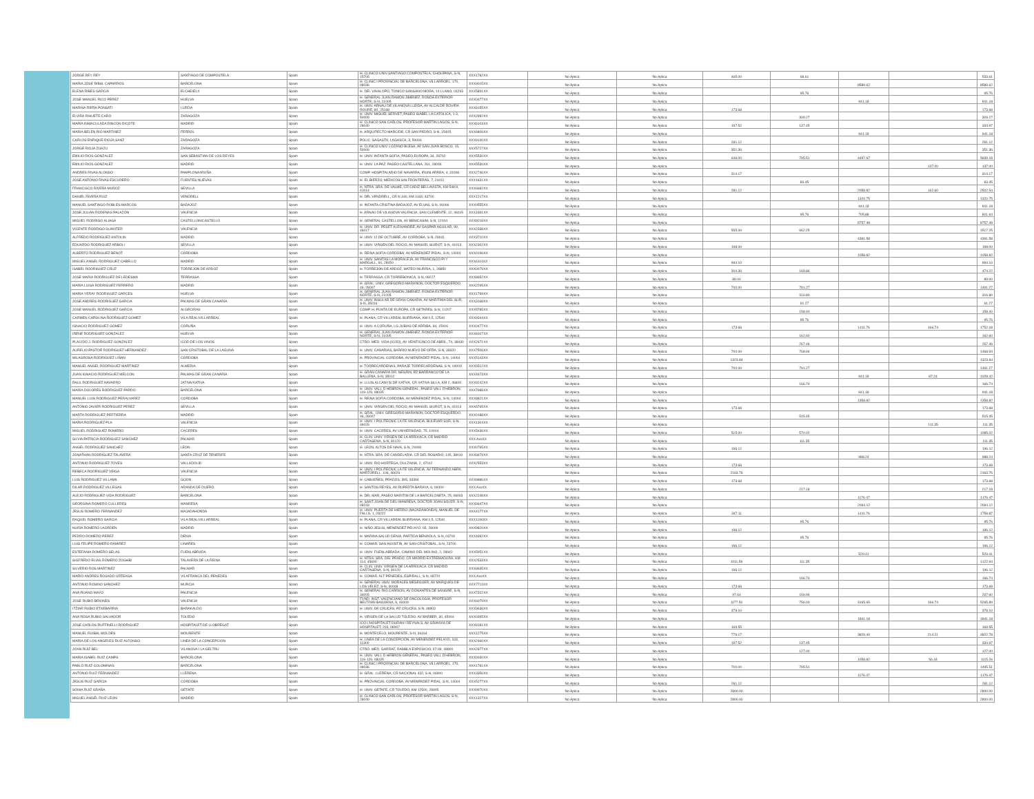| JORGE REY REY | SANTIAGO DE COMPOSTELA | Spain | H. CLINICO UNIV.SANTIAGO COMPOSTELA, CHOUPANA, S-N, 15706 | XXX1782XX | No Aplica | No Aplica | 465.00 | 68.61 | | | 533.61 |
| MARIA JOSE RIBAL CAPARROS | BARCELONA | Spain | H. CLINIC I PROVINCIAL DE BARCELONA, VILLARROEL, 170, 08036 | XXX9015XX | No Aplica | No Aplica | | | 8589.62 | | 8589.62 |
| ELENA RIBES GARCIA | ELCHE/ELX | Spain | H. DEL VINALOPO, TONICO SANSANO MORA, 14 LLANO, 03293 | XXX5891XX | No Aplica | No Aplica | | 95.76 | | | 95.76 |
| JOSE MANUEL RICO PEREZ | HUELVA | Spain | H. GENERAL JUAN RAMON JIMENEZ, RONDA EXTERIOR NORTE, S-N, 21005 | XXX0477XX | No Aplica | No Aplica | | | 941.18 | | 941.18 |
| MARINA RIERA PONSATI | LLEIDA | Spain | H. UNIV. ARNAU DE VILANOVA LLEIDA, AV ALCALDE ROVIRA ROURE, 80, 25198 | XXX8155XX | No Aplica | No Aplica | 173.68 | | | | 173.68 |
| ELVIRA RIHUETE CARO | ZARAGOZA | Spain | H. UNIV. MIGUEL SERVET, PASEO ISABEL LA CATOLICA, 1-3, 50009 | XXX2982XX | No Aplica | No Aplica | | 309.27 | | | 309.27 |
| MARIA INMACULADA RINCON RICOTE | MADRID | Spain | H. CLINICO SAN CARLOS, PROFESOR MARTIN LAGOS, S-N, 28040 | XXX6103XX | No Aplica | No Aplica | 197.52 | 137.45 | | | 334.97 |
| MARIA BELEN RIO MARTINEZ | FERROL | Spain | H. ARQUITECTO MARCIDE, CR SAN PEDRO, S-N, 15405 | XXX6806XX | No Aplica | No Aplica | | | 941.18 | | 941.18 |
| CARLOS ENRIQUE RIOJA SANZ | ZARAGOZA | Spain | POLIC. SAGASTA, LAGASCA, 3, 50006 | XXX9140XX | No Aplica | No Aplica | 281.12 | | | | 281.12 |
| JORGE RIOJA ZUAZU | ZARAGOZA | Spain | H. CLINICO UNIV. LOZANO BLESA, AV SAN JUAN BOSCO, 15, 50009 | XXX5727XX | No Aplica | No Aplica | 351.36 | | | | 351.36 |
| EMILIO RIOS GONZALEZ | SAN SEBASTIAN DE LOS REYES | Spain | H. UNIV. INFANTA SOFIA, PASEO EUROPA, 34, 28702 | XXX5530XX | No Aplica | No Aplica | 646.00 | 795.51 | 4497.67 | | 5939.18 |
| EMILIO RIOS GONZALEZ | MADRID | Spain | H. UNIV. LA PAZ, PASEO CASTELLANA, 261, 28046 | XXX5530XX | No Aplica | No Aplica | | | | 137.00 | 137.00 |
| ANDRES RIVAS ALONSO | PAMPLONA/IRUÑA | Spain | COMP. HOSPITALARIO DE NAVARRA, IRUNLARREA, 4, 31008 | XXX2746XX | No Aplica | No Aplica | 314.17 | | | | 314.17 |
| JOSE ANTONIO RIVAS ESCUDERO | FUENTES NUEVAS | Spain | H. EL BIERZO, MEDICOS SIN FRONTERAS, 7, 24411 | XXX1631XX | No Aplica | No Aplica | | 83.45 | | | 83.45 |
| FRANCISCO RIVERA MUÑOZ | SEVILLA | Spain | H. NTRA. SRA. DE VALME, CR CADIZ BELLAVISTA, KM 548,9, 41014 | XXX6682XX | No Aplica | No Aplica | 281.12 | | 2058.82 | 162.60 | 2502.54 |
| DANIEL RIVERA RUIZ | VENDRELL | Spain | H. DEL VENDRELL, CR N 340, KM 1183, 43700 | XXX1217XX | No Aplica | No Aplica | | | 1320.75 | | 1320.75 |
| MANUEL SANTIAGO ROBLES MARCOS | BADAJOZ | Spain | H. INFANTA CRISTINA BADAJOZ, AV ELVAS, S-N, 06006 | XXX0555XX | No Aplica | No Aplica | | | 941.18 | | 941.18 |
| JOSE JULIAN RODENAS PALAZON | VALENCIA | Spain | H. ARNAU DE VILANOVA VALENCIA, SAN CLEMENTE, 12, 46015 | XXX1691XX | No Aplica | No Aplica | | 95.76 | 705.88 | | 801.64 |
| MIGUEL RODRIGO ALIAGA | CASTELLON/CASTELLO | Spain | H. GENERAL CASTELLON, AV BENICASIM, S-N, 12004 | XXX9218XX | No Aplica | No Aplica | | | 8757.48 | | 8757.48 |
| VICENTE RODRIGO GUANTER | VALENCIA | Spain | H. UNIV. DR. PESET ALEIXANDRE, AV GASPAR AGUILAR, 90, 46017 | XXX2338XX | No Aplica | No Aplica | 555.00 | 962.25 | | | 1517.25 |
| ALFREDO RODRIGUEZ ANTOLIN | MADRID | Spain | H. UNIV 12 DE OCTUBRE, AV CORDOBA, S-N, 28041 | XXX3710XX | No Aplica | No Aplica | | | 4391.58 | | 4391.58 |
| EDUARDO RODRIGUEZ ARBOLI | SEVILLA | Spain | H. UNIV. VIRGEN DEL ROCIO, AV MANUEL SIUROT, S-N, 41013 | XXX2302XX | No Aplica | No Aplica | 198.00 | | | | 198.00 |
| ALBERTO RODRIGUEZ BENOT | CORDOBA | Spain | H. REINA SOFIA CORDOBA, AV MENENDEZ PIDAL, S-N, 14004 | XXX0196XX | No Aplica | No Aplica | | | 1058.82 | | 1058.82 |
| MIGUEL ANGEL RODRIGUEZ CABELLO | MADRID | Spain | H. UNIV. SANITAS LA MORALEJA, AV FRANCISCO PI Y MARGALL, 81, 28050 | XXX6114XX | No Aplica | No Aplica | 994.10 | | | | 994.10 |
| ISABEL RODRIGUEZ CRUZ | TORREJON DE ARDOZ | Spain | H. TORREJON DE ARDOZ, MATEO INURRIA, 1, 28850 | XXX0079XX | No Aplica | No Aplica | 304.36 | 169.86 | | | 474.22 |
| JOSE MARIA RODRIGUEZ DE LEDESMA | TERRASSA | Spain | H. TERRASSA, CR TORREBONICA, S-N, 08227 | XXX8652XX | No Aplica | No Aplica | 89.00 | | | | 89.00 |
| MARIA LUISA RODRIGUEZ FERRERO | MADRID | Spain | H. GRAL. UNIV. GREGORIO MARAÑON, DOCTOR ESQUERDO, 46, 28007 | XXX2295XX | No Aplica | No Aplica | 700.00 | 791.27 | | | 1491.27 |
| MARIA YERAY RODRIGUEZ GARCES | HUELVA | Spain | H. GENERAL JUAN RAMON JIMENEZ, RONDA EXTERIOR NORTE, S-N, 21005 | XXX1799XX | No Aplica | No Aplica | | 316.80 | | | 316.80 |
| JOSE ANDRES RODRIGUEZ GARCIA | PALMAS DE GRAN CANARIA | Spain | H. UNIV. INSULAR DE GRAN CANARIA, AV MARITIMA DEL SUR, S-N, 35016 | XXX3168XX | No Aplica | No Aplica | | 91.27 | | | 91.27 |
| JOSE MANUEL RODRIGUEZ GARCIA | ALGECIRAS | Spain | COMP. H. PUNTA DE EUROPA, CR GETARES, S-N, 11207 | XXX5785XX | No Aplica | No Aplica | | 158.40 | | | 158.40 |
| CARMEN CAROLINA RODRIGUEZ GOMEZ | VILA REAL/VILLARREAL | Spain | H. PLANA, CR VILLAREAL BURRIANA, KM 0,5, 12540 | XXX9344XX | No Aplica | No Aplica | | 95.76 | | | 95.76 |
| IGNACIO RODRIGUEZ GOMEZ | CORUÑA | Spain | H. UNIV. A CORUÑA, LG JUBIAS DE ARRIBA, 84, 15006 | XXX0477XX | No Aplica | No Aplica | 173.68 | | 1411.76 | 166.74 | 1752.18 |
| IRENE RODRIGUEZ GONZALEZ | HUELVA | Spain | H. GENERAL JUAN RAMON JIMENEZ, RONDA EXTERIOR NORTE, S-N, 21005 | XXX8107XX | No Aplica | No Aplica | | 162.60 | | | 162.60 |
| PLACIDO J. RODRIGUEZ GONZALEZ | ICOD DE LOS VINOS | Spain | CTRO. MED. VIDA (ICOD), AV VEINTICINCO DE ABRIL, 74, 38430 | XXX2671XX | No Aplica | No Aplica | | 267.46 | | | 267.46 |
| AURELIO PASTOR RODRIGUEZ HERNANDEZ | SAN CRISTOBAL DE LA LAGUNA | Spain | H. UNIV. CANARIAS, BARRIO NUEVO DE OFRA, S-N, 38320 | XXX7506XX | No Aplica | No Aplica | 700.00 | 768.94 | | | 1468.94 |
| MILAGROSA RODRIGUEZ LIÑAN | CORDOBA | Spain | H. PROVINCIAL CORDOBA, AV MENENDEZ PIDAL, S-N, 14004 | XXX5143XX | No Aplica | No Aplica | 1323.84 | | | | 1323.84 |
| MANUEL ANGEL RODRIGUEZ MARTINEZ | ALMERIA | Spain | H. TORRECARDENAS, PARAJE TORRECARDENAS, S-N, 04009 | XXX6512XX | No Aplica | No Aplica | 700.00 | 791.27 | | | 1491.27 |
| JUAN IGNACIO RODRIGUEZ MELCON | PALMAS DE GRAN CANARIA | Spain | H. GRAN CANARIA DR. NEGRIN, PZ BARRANCO DE LA BALLENA, S-N, 35012 | XXX4673XX | No Aplica | No Aplica | | | 941.18 | 87.24 | 1028.42 |
| RAUL RODRIGUEZ NAVARRO | JATIVA/XATIVA | Spain | H. LLUIS ALCANYIS DE XATIVA, CR XATIVA SILLA, KM 2, 46800 | XXX9242XX | No Aplica | No Aplica | | 166.74 | | | 166.74 |
| MARIA DOLORES RODRIGUEZ PARDO | BARCELONA | Spain | H. UNIV. VALL D HEBRON-GENERAL, PASEO VALL D'HEBRON, 119-129, 08035 | XXX7988XX | No Aplica | No Aplica | | | 941.18 | | 941.18 |
| MANUEL LUIS RODRIGUEZ PERALVAREZ | CORDOBA | Spain | H. REINA SOFIA CORDOBA, AV MENENDEZ PIDAL, S-N, 14004 | XXX8821XX | No Aplica | No Aplica | | | 1358.82 | | 1358.82 |
| ANTONIO JAVIER RODRIGUEZ PEREZ | SEVILLA | Spain | H. UNIV. VIRGEN DEL ROCIO, AV MANUEL SIUROT, S-N, 41013 | XXX6765XX | No Aplica | No Aplica | 173.68 | | | | 173.68 |
| MARTA RODRIGUEZ PERTIERRA | MADRID | Spain | H. GRAL. UNIV. GREGORIO MARAÑON, DOCTOR ESQUERDO, 46, 28007 | XXX0188XX | No Aplica | No Aplica | | 515.45 | | | 515.45 |
| MARIA RODRIGUEZ PLA | VALENCIA | Spain | H. UNIV. I POLITECNIC LA FE VALENCIA, BULEVAR SUR, S-N, 46026 | XXX1304XX | No Aplica | No Aplica | | | | 111.35 | 111.35 |
| MIGUEL RODRIGUEZ ROMERO | CACERES | Spain | H. UNIV. CACERES, AV UNIVERSIDAD, 75, 10004 | XXX5436XX | No Aplica | No Aplica | 515.00 | 570.02 | | | 1085.02 |
| SILVIA PATRICIA RODRIGUEZ SANCHEZ | PALMAR | Spain | H. CLIN. UNIV. VIRGEN DE LA ARRIXACA, CR MADRID CARTAGENA, S-N, 30120 | XXX AxxXX | No Aplica | No Aplica | | 111.35 | | | 111.35 |
| ANGEL RODRIGUEZ SANCHEZ | LEON | Spain | H. LEON, ALTOS DE NAVA, S-N, 24008 | XXX0795XX | No Aplica | No Aplica | 196.12 | | | | 196.12 |
| JONATHAN RODRIGUEZ TALAVERA | SANTA CRUZ DE TENERIFE | Spain | H. NTRA. SRA. DE CANDELARIA, CR DEL ROSARIO, 145, 38010 | XXX6679XX | No Aplica | No Aplica | | | 988.24 | | 988.24 |
| ANTONIO RODRIGUEZ TOVES | VALLADOLID | Spain | H. UNIV. RIO HORTEGA, DULZAINA, 2, 47012 | XXX2553XX | No Aplica | No Aplica | 173.68 | | | | 173.68 |
| REBECA RODRIGUEZ VEIGA | VALENCIA | Spain | H. UNIV. I POLITECNIC LA FE VALENCIA, AV FERNANDO ABRIL MARTORELL, 106, 46026 | | No Aplica | No Aplica | 2163.76 | | | | 2163.76 |
| LUIS RODRIGUEZ VILLAMIL | GIJON | Spain | H. CABUEÑES, PRADOS, 395, 33394 | XXX9886XX | No Aplica | No Aplica | 173.68 | | | | 173.68 |
| DILAR RODRIGUEZ VILLEGAS | ARANDA DE DUERO | Spain | H. SANTOS REYES, AV RUPERTA BARAYA, 6, 09400 | XXX AxxXX | No Aplica | No Aplica | | 217.18 | | | 217.18 |
| ALEJO RODRIGUEZ-VIDA RODRIGUEZ | BARCELONA | Spain | H. DEL MAR, PASEO MARITIM DE LA BARCELONETA, 25, 08003 | XXX2248XX | No Aplica | No Aplica | | | 1176.47 | | 1176.47 |
| GEORGINA ROMERO CULLERES | MANRESA | Spain | H. SANT JOAN DE DEU MANRESA, DOCTOR JOAN SOLER, S-N, 08243 | XXX6647XX | No Aplica | No Aplica | | | 2094.12 | | 2094.12 |
| JESUS ROMERO FERNANDEZ | MAJADAHONDA | Spain | H. UNIV. PUERTA DE HIERRO (MAJADAHONDA), MANUEL DE FALLA, 1, 28222 | XXX4177XX | No Aplica | No Aplica | 347.11 | | 1411.76 | | 1758.87 |
| RAQUEL ROMERO GARCIA | VILA REAL/VILLARREAL | Spain | H. PLANA, CR VILLAREAL BURRIANA, KM 0,5, 12540 | XXX1190XX | No Aplica | No Aplica | | 95.76 | | | 95.76 |
| NURIA ROMERO LAORDEN | MADRID | Spain | H. NIÑO JESUS, MENENDEZ PELAYO, 65, 28009 | XXX9820XX | No Aplica | No Aplica | 196.12 | | | | 196.12 |
| PEDRO ROMERO PEREZ | DENIA | Spain | H. MARINA SALUD DENIA, PARTIDA BENIADLA, S-N, 03700 | XXX4692XX | No Aplica | No Aplica | | 95.76 | | | 95.76 |
| LUIS FELIPE ROMERO RAMIREZ | LINARES | Spain | H. COMAR. SAN AGUSTIN, AV SAN CRISTOBAL, S-N, 23700 | | No Aplica | No Aplica | 196.12 | | | | 196.12 |
| ESTEFANIA ROMERO SELAS | FUENLABRADA | Spain | H. UNIV. FUENLABRADA, CAMINO DEL MOLINO, 2, 28942 | XXX5951XX | No Aplica | No Aplica | | | 529.41 | | 529.41 |
| SIGFREDO ELIAS ROMERO ZOGHBI | TALAVERA DE LA REINA | Spain | H. NTRA. SRA. DEL PRADO, CR MADRID EXTREMADURA, KM 114, 45600 | XXX2533XX | No Aplica | No Aplica | 1011.59 | 111.35 | | | 1122.94 |
| SILVERIO ROS MARTINEZ | PALMAR | Spain | H. CLIN. UNIV. VIRGEN DE LA ARRIXACA, CR MADRID CARTAGENA, S-N, 30120 | XXX9635XX | No Aplica | No Aplica | 196.12 | | | | 196.12 |
| MARIO ANDRES ROSADO URTEAGA | VILAFRANCA DEL PENEDES | Spain | H. COMAR. ALT PENEDES, ESPIRALL, S-N, 08720 | XXX AxxXX | No Aplica | No Aplica | | 166.74 | | | 166.74 |
| ANTONIO ROSINO SANCHEZ | MURCIA | Spain | H. GENERAL UNIV. MORALES MESEGUER, AV MARQUES DE LOS VELEZ, S-N, 30008 | XXX7711XX | No Aplica | No Aplica | 173.68 | | | | 173.68 |
| ANA RUANO MAYO | PALENCIA | Spain | H. GENERAL RIO CARRION, AV DONANTES DE SANGRE, S-N, 34005 | XXX7322XX | No Aplica | No Aplica | 97.64 | 169.96 | | | 267.60 |
| JOSE RUBIO BRIONES | VALENCIA | Spain | FUND. INST. VALENCIANO DE ONCOLOGIA, PROFESOR BELTRAN BAGUENA, 8, 46009 | XXX6079XX | No Aplica | No Aplica | 1177.50 | 756.00 | 3165.65 | 166.74 | 5265.89 |
| ITZIAR RUBIO ETXEBARRIA | BARAKALDO | Spain | H. UNIV. DE CRUCES, PZ CRUCES, S-N, 48903 | XXX9636XX | No Aplica | No Aplica | 378.10 | | | | 378.10 |
| ANA ROSA RUBIO SALVADOR | TOLEDO | Spain | H. VIRGEN DE LA SALUD TOLEDO, AV BARBER, 30, 45004 | XXX0395XX | No Aplica | No Aplica | | | 1841.18 | | 1841.18 |
| JOSE CARLOS RUFFINELLI RODRIGUEZ | HOSPITALET DE LLOBREGAT | Spain | ICO L'HOSPITALET DURAN I REYNALS, AV GRANVIA DE HOSPITALET, 203, 08907 | XXX8181XX | No Aplica | No Aplica | 169.55 | | | | 169.55 |
| MANUEL RUIBAL MOLDES | MOURENTE | Spain | H. MONTECELO, MOURENTE, S-N, 36164 | XXX1275XX | No Aplica | No Aplica | 779.17 | | 3829.40 | 214.21 | 4822.78 |
| MARIA DE LOS ANGELES RUIZ ALFONSO | LINEA DE LA CONCEPCION | Spain | H. LINEA DE LA CONCEPCION, AV MENENDEZ PELAYO, 103, 11300 | XXX2460XX | No Aplica | No Aplica | 197.52 | 137.45 | | | 334.97 |
| JOAN RUIZ BEL | VILANOVA I LA GELTRU | Spain | CTRO. MED. GARRAF, RAMBLA EXPOSICIO, 97-99, 08800 | XXX2877XX | No Aplica | No Aplica | | 127.00 | | | 127.00 |
| MARIA ISABEL RUIZ CAMPS | BARCELONA | Spain | H. UNIV. VALL D HEBRON-GENERAL, PASEO VALL D'HEBRON, 119-129, 08035 | XXX0030XX | No Aplica | No Aplica | | | 1058.82 | 56.44 | 1115.26 |
| PABLO RUIZ COLOMINAS | BARCELONA | Spain | H. CLINIC I PROVINCIAL DE BARCELONA, VILLARROEL, 170, 08036 | XXX1781XX | No Aplica | No Aplica | 700.00 | 795.51 | | | 1495.51 |
| ANTONIO RUIZ FERNANDEZ | LLERENA | Spain | H. GRAL. LLERENA, CR NACIONAL 432, S-N, 06900 | XXX3356XX | No Aplica | No Aplica | | | 1176.47 | | 1176.47 |
| JESUS RUIZ GARCIA | CORDOBA | Spain | H. PROVINCIAL CORDOBA, AV MENENDEZ PIDAL, S-N, 14004 | XXX5277XX | No Aplica | No Aplica | 281.12 | | | | 281.12 |
| SONIA RUIZ GRAÑA | GETAFE | Spain | H. UNIV. GETAFE, CR TOLEDO, KM 12500, 28905 | XXX9970XX | No Aplica | No Aplica | 2800.00 | | | | 2800.00 |
| MIGUEL ANGEL RUIZ LEON | MADRID | Spain | H. CLINICO SAN CARLOS, PROFESOR MARTIN LAGOS, S-N, 28040 | XXX1327XX | No Aplica | No Aplica | 2800.00 | | | | 2800.00 |